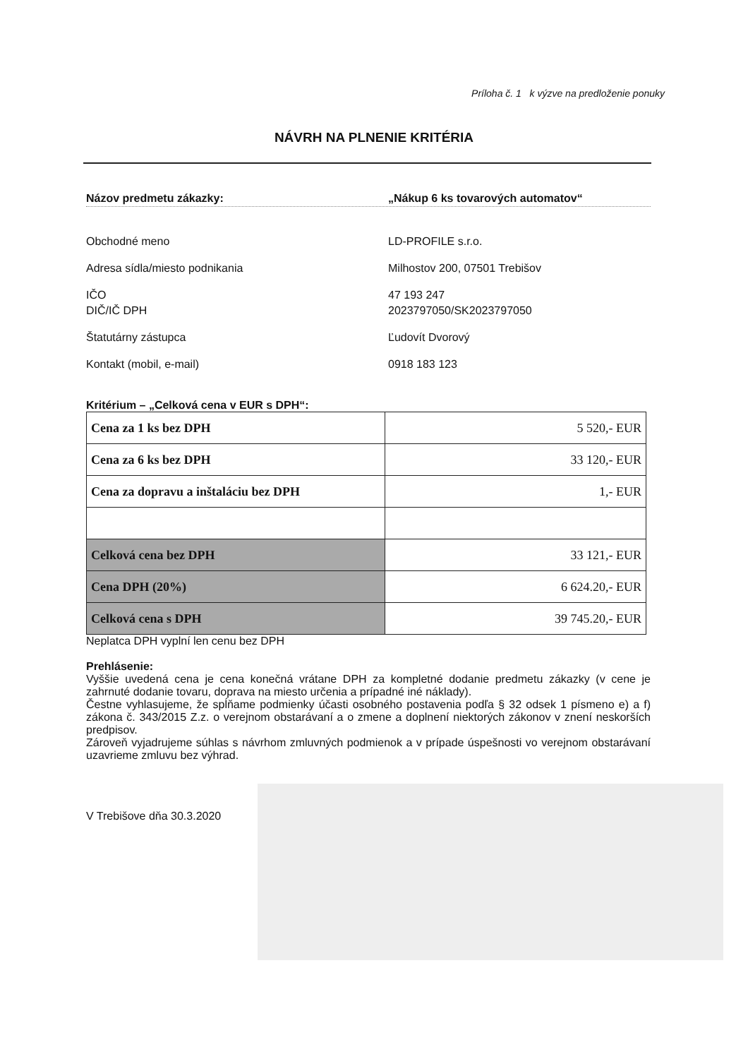Príloha č. 1 k výzve na predloženie ponuky
NÁVRH NA PLNENIE KRITÉRIA
Názov predmetu zákazky: „Nákup 6 ks tovarových automatov“
Obchodné meno LD-PROFILE s.r.o.
Adresa sídla/miesto podnikania Milhostov 200, 07501 Trebišov
IČO 47 193 247
DIČ/IČ DPH 2023797050/SK2023797050
Štatutárny zástupca Ľudovít Dvorový
Kontakt (mobil, e-mail) 0918 183 123
Kritérium – „Celková cena v EUR s DPH“:
| Cena za 1 ks bez DPH | 5 520,- EUR |
| Cena za 6 ks bez DPH | 33 120,- EUR |
| Cena za dopravu a inštaláciu bez DPH | 1,- EUR |
| Celková cena bez DPH | 33 121,- EUR |
| Cena DPH (20%) | 6 624.20,- EUR |
| Celková cena s DPH | 39 745.20,- EUR |
Neplatca DPH vyplní len cenu bez DPH
Prehlásenie:
Vyššie uvedená cena je cena konečná vrátane DPH za kompletné dodanie predmetu zákazky (v cene je zahrnuté dodanie tovaru, doprava na miesto určenia a prípadné iné náklady).
Čestne vyhlasujeme, že spĺňame podmienky účasti osobného postavenia podľa § 32 odsek 1 písmeno e) a f) zákona č. 343/2015 Z.z. o verejnom obstarávaní a o zmene a doplnení niektorých zákonov v znení neskorších predpisov.
Zároveň vyjadrujeme súhlas s návrhom zmluvných podmienok a v prípade úspešnosti vo verejnom obstarávaní uzavrieme zmluvu bez výhrad.
V Trebišove dňa 30.3.2020